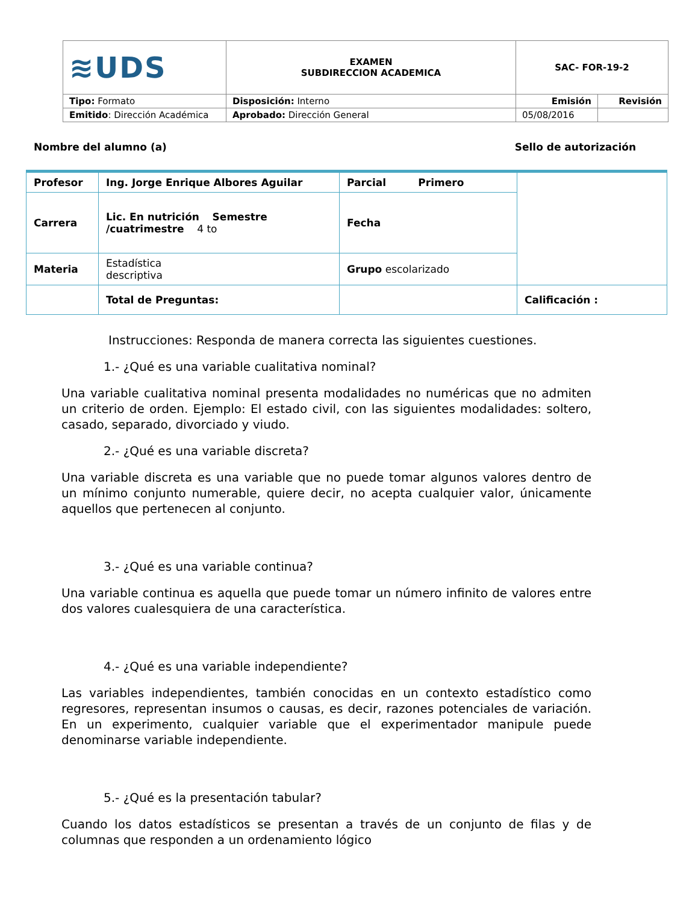| ≋UDS | EXAMEN SUBDIRECCION ACADEMICA | SAC- FOR-19-2 | |
| Tipo: Formato | Disposición: Interno | Emisión | Revisión |
| Emitido : Dirección Académica | Aprobado: Dirección General | 05/08/2016 | |
Nombre del alumno (a) Sello de autorización
| Profesor | Ing. Jorge Enrique Albores Aguilar | Parcial Primero | |
| Carrera | Lic. En nutrición Semestre /cuatrimestre 4 to | Fecha | |
| Materia | Estadística descriptiva | Grupo escolarizado | |
| | Total de Preguntas: | | Calificación : |
Instrucciones: Responda de manera correcta las siguientes cuestiones.
1.- ¿Qué es una variable cualitativa nominal?
Una variable cualitativa nominal presenta modalidades no numéricas que no admiten un criterio de orden. Ejemplo: El estado civil, con las siguientes modalidades: soltero, casado, separado, divorciado y viudo.
2.- ¿Qué es una variable discreta?
Una variable discreta es una variable que no puede tomar algunos valores dentro de un mínimo conjunto numerable, quiere decir, no acepta cualquier valor, únicamente aquellos que pertenecen al conjunto.
3.- ¿Qué es una variable continua?
Una variable continua es aquella que puede tomar un número infinito de valores entre dos valores cualesquiera de una característica.
4.- ¿Qué es una variable independiente?
Las variables independientes, también conocidas en un contexto estadístico como regresores, representan insumos o causas, es decir, razones potenciales de variación. En un experimento, cualquier variable que el experimentador manipule puede denominarse variable independiente.
5.- ¿Qué es la presentación tabular?
Cuando los datos estadísticos se presentan a través de un conjunto de filas y de columnas que responden a un ordenamiento lógico